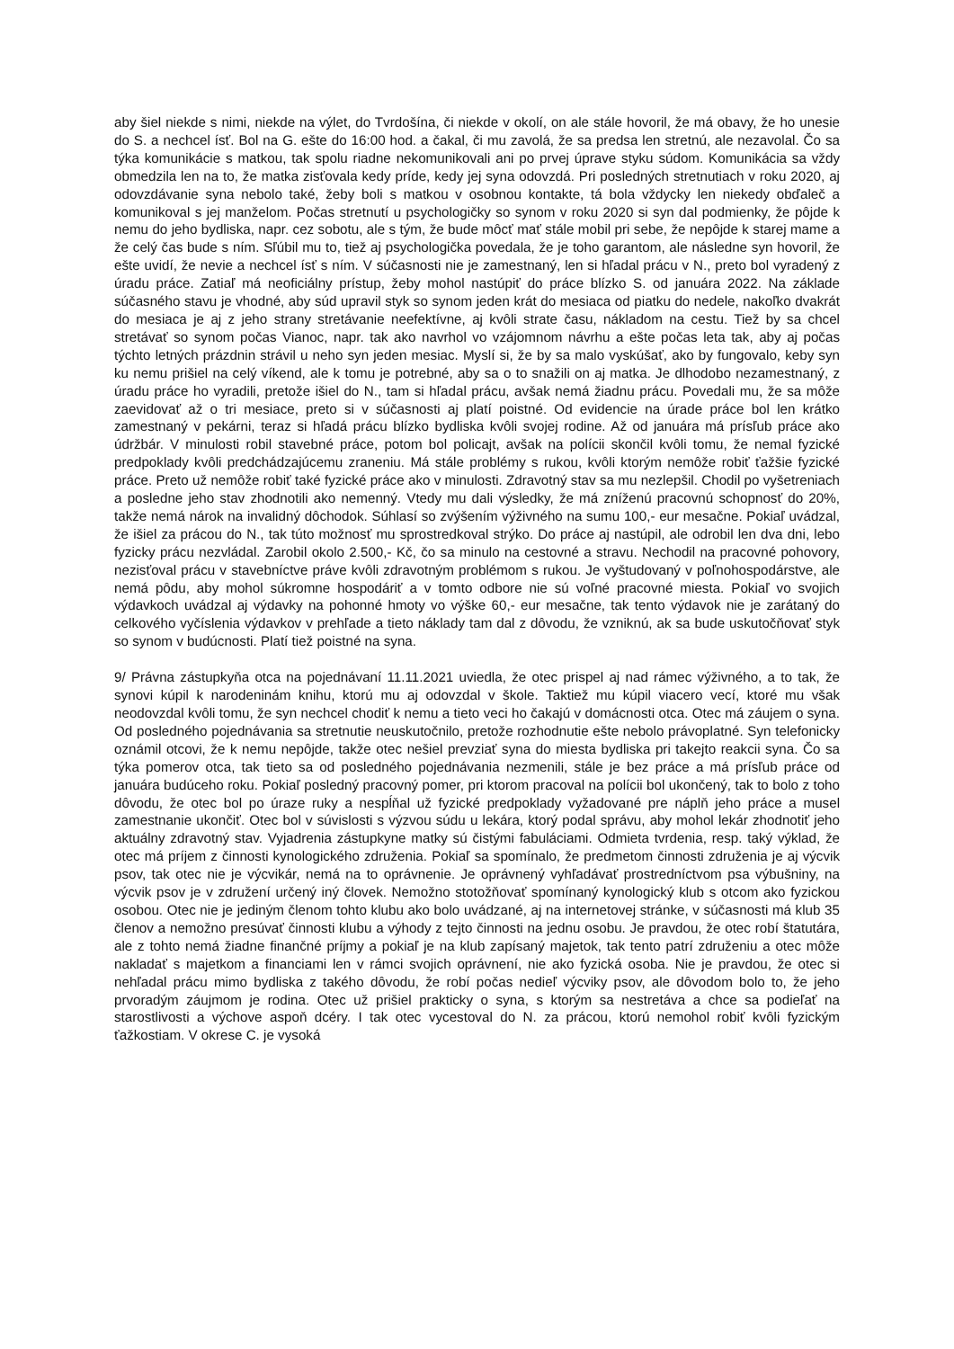aby šiel niekde s nimi, niekde na výlet, do Tvrdošína, či niekde v okolí, on ale stále hovoril, že má obavy, že ho unesie do S. a nechcel ísť. Bol na G. ešte do 16:00 hod. a čakal, či mu zavolá, že sa predsa len stretnú, ale nezavolal. Čo sa týka komunikácie s matkou, tak spolu riadne nekomunikovali ani po prvej úprave styku súdom. Komunikácia sa vždy obmedzila len na to, že matka zisťovala kedy príde, kedy jej syna odovzdá. Pri posledných stretnutiach v roku 2020, aj odovzdávanie syna nebolo také, žeby boli s matkou v osobnou kontakte, tá bola vždycky len niekedy obďaleč a komunikoval s jej manželom. Počas stretnutí u psychologičky so synom v roku 2020 si syn dal podmienky, že pôjde k nemu do jeho bydliska, napr. cez sobotu, ale s tým, že bude môcť mať stále mobil pri sebe, že nepôjde k starej mame a že celý čas bude s ním. Sľúbil mu to, tiež aj psychologička povedala, že je toho garantom, ale následne syn hovoril, že ešte uvidí, že nevie a nechcel ísť s ním. V súčasnosti nie je zamestnaný, len si hľadal prácu v N., preto bol vyradený z úradu práce. Zatiaľ má neoficiálny prístup, žeby mohol nastúpiť do práce blízko S. od januára 2022. Na základe súčasného stavu je vhodné, aby súd upravil styk so synom jeden krát do mesiaca od piatku do nedele, nakoľko dvakrát do mesiaca je aj z jeho strany stretávanie neefektívne, aj kvôli strate času, nákladom na cestu. Tiež by sa chcel stretávať so synom počas Vianoc, napr. tak ako navrhol vo vzájomnom návrhu a ešte počas leta tak, aby aj počas týchto letných prázdnin strávil u neho syn jeden mesiac. Myslí si, že by sa malo vyskúšať, ako by fungovalo, keby syn ku nemu prišiel na celý víkend, ale k tomu je potrebné, aby sa o to snažili on aj matka. Je dlhodobo nezamestnaný, z úradu práce ho vyradili, pretože išiel do N., tam si hľadal prácu, avšak nemá žiadnu prácu. Povedali mu, že sa môže zaevidovať až o tri mesiace, preto si v súčasnosti aj platí poistné. Od evidencie na úrade práce bol len krátko zamestnaný v pekárni, teraz si hľadá prácu blízko bydliska kvôli svojej rodine. Až od januára má prísľub práce ako údržbár. V minulosti robil stavebné práce, potom bol policajt, avšak na polícii skončil kvôli tomu, že nemal fyzické predpoklady kvôli predchádzajúcemu zraneniu. Má stále problémy s rukou, kvôli ktorým nemôže robiť ťažšie fyzické práce. Preto už nemôže robiť také fyzické práce ako v minulosti. Zdravotný stav sa mu nezlepšil. Chodil po vyšetreniach a posledne jeho stav zhodnotili ako nemenný. Vtedy mu dali výsledky, že má zníženú pracovnú schopnosť do 20%, takže nemá nárok na invalidný dôchodok. Súhlasí so zvýšením výživného na sumu 100,- eur mesačne. Pokiaľ uvádzal, že išiel za prácou do N., tak túto možnosť mu sprostredkoval strýko. Do práce aj nastúpil, ale odrobil len dva dni, lebo fyzicky prácu nezvládal. Zarobil okolo 2.500,- Kč, čo sa minulo na cestovné a stravu. Nechodil na pracovné pohovory, nezisťoval prácu v stavebníctve práve kvôli zdravotným problémom s rukou. Je vyštudovaný v poľnohospodárstve, ale nemá pôdu, aby mohol súkromne hospodáriť a v tomto odbore nie sú voľné pracovné miesta. Pokiaľ vo svojich výdavkoch uvádzal aj výdavky na pohonné hmoty vo výške 60,- eur mesačne, tak tento výdavok nie je zarátaný do celkového vyčíslenia výdavkov v prehľade a tieto náklady tam dal z dôvodu, že vzniknú, ak sa bude uskutočňovať styk so synom v budúcnosti. Platí tiež poistné na syna.
9/ Právna zástupkyňa otca na pojednávaní 11.11.2021 uviedla, že otec prispel aj nad rámec výživného, a to tak, že synovi kúpil k narodeninám knihu, ktorú mu aj odovzdal v škole. Taktiež mu kúpil viacero vecí, ktoré mu však neodovzdal kvôli tomu, že syn nechcel chodiť k nemu a tieto veci ho čakajú v domácnosti otca. Otec má záujem o syna. Od posledného pojednávania sa stretnutie neuskutočnilo, pretože rozhodnutie ešte nebolo právoplatné. Syn telefonicky oznámil otcovi, že k nemu nepôjde, takže otec nešiel prevziať syna do miesta bydliska pri takejto reakcii syna. Čo sa týka pomerov otca, tak tieto sa od posledného pojednávania nezmenili, stále je bez práce a má prísľub práce od januára budúceho roku. Pokiaľ posledný pracovný pomer, pri ktorom pracoval na polícii bol ukončený, tak to bolo z toho dôvodu, že otec bol po úraze ruky a nespĺňal už fyzické predpoklady vyžadované pre náplň jeho práce a musel zamestnanie ukončiť. Otec bol v súvislosti s výzvou súdu u lekára, ktorý podal správu, aby mohol lekár zhodnotiť jeho aktuálny zdravotný stav. Vyjadrenia zástupkyne matky sú čistými fabuláciami. Odmieta tvrdenia, resp. taký výklad, že otec má príjem z činnosti kynologického združenia. Pokiaľ sa spomínalo, že predmetom činnosti združenia je aj výcvik psov, tak otec nie je výcvikár, nemá na to oprávnenie. Je oprávnený vyhľadávať prostredníctvom psa výbušniny, na výcvik psov je v združení určený iný človek. Nemožno stotožňovať spomínaný kynologický klub s otcom ako fyzickou osobou. Otec nie je jediným členom tohto klubu ako bolo uvádzané, aj na internetovej stránke, v súčasnosti má klub 35 členov a nemožno presúvať činnosti klubu a výhody z tejto činnosti na jednu osobu. Je pravdou, že otec robí štatutára, ale z tohto nemá žiadne finančné príjmy a pokiaľ je na klub zapísaný majetok, tak tento patrí združeniu a otec môže nakladať s majetkom a financiami len v rámci svojich oprávnení, nie ako fyzická osoba. Nie je pravdou, že otec si nehľadal prácu mimo bydliska z takého dôvodu, že robí počas nedieľ výcviky psov, ale dôvodom bolo to, že jeho prvoradým záujmom je rodina. Otec už prišiel prakticky o syna, s ktorým sa nestretáva a chce sa podieľať na starostlivosti a výchove aspoň dcéry. I tak otec vycestoval do N. za prácou, ktorú nemohol robiť kvôli fyzickým ťažkostiam. V okrese C. je vysoká